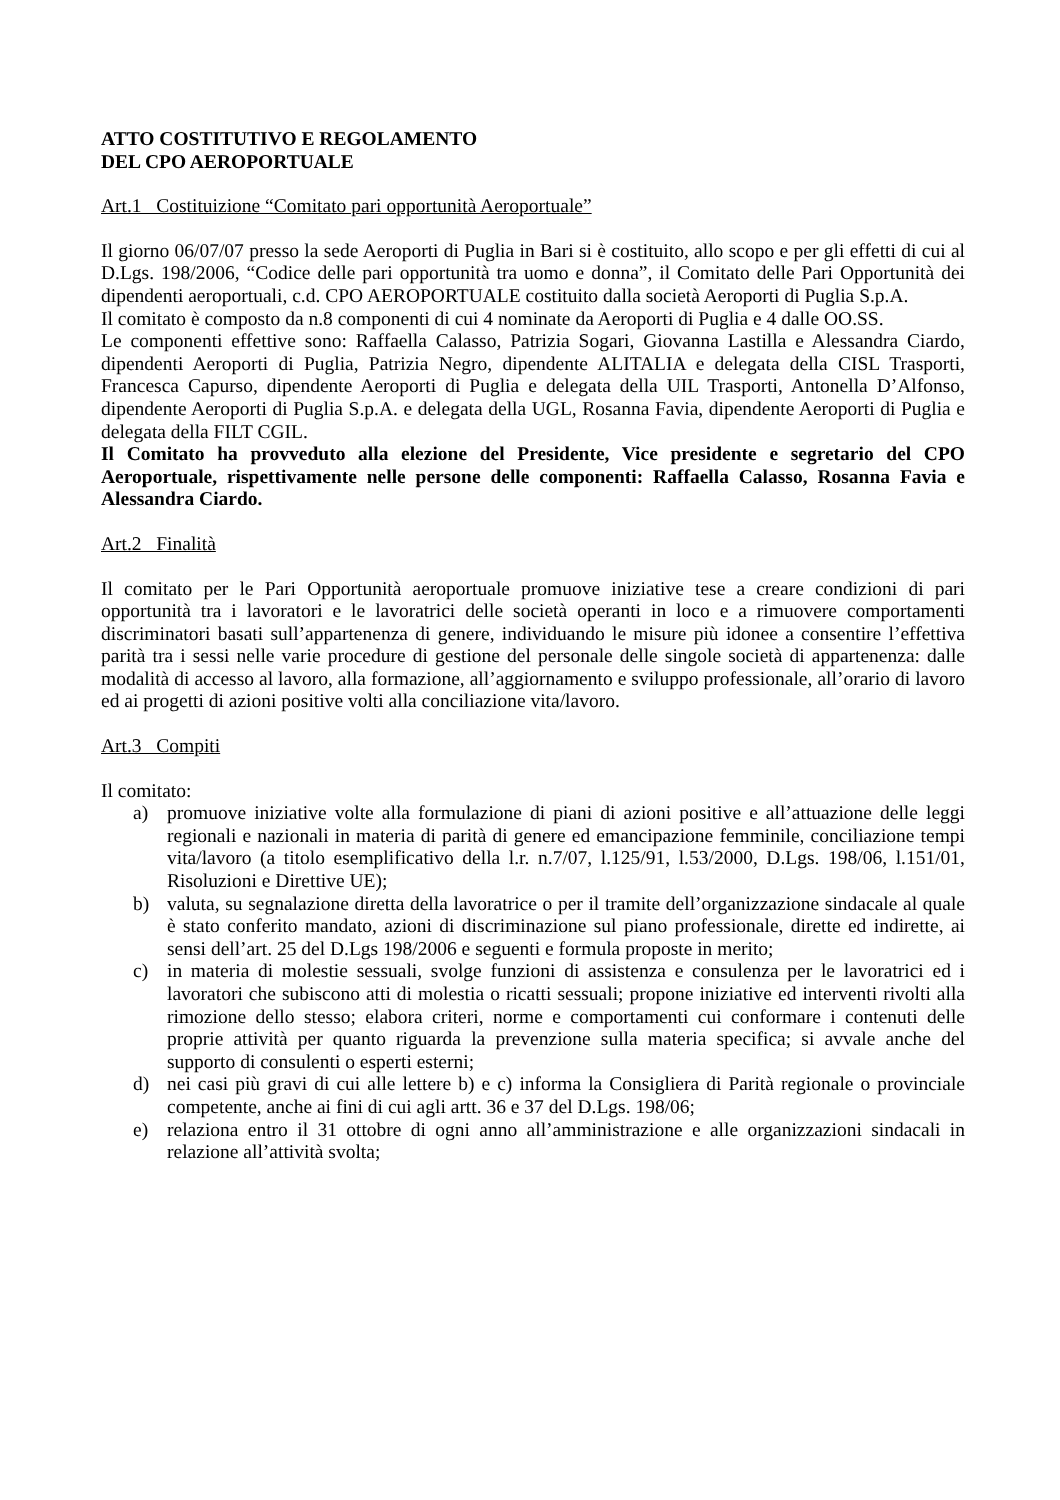ATTO COSTITUTIVO E REGOLAMENTO
DEL CPO AEROPORTUALE
Art.1 Costituizione “Comitato pari opportunità Aeroportuale”
Il giorno 06/07/07 presso la sede Aeroporti di Puglia in Bari si è costituito, allo scopo e per gli effetti di cui al D.Lgs. 198/2006, “Codice delle pari opportunità tra uomo e donna”, il Comitato delle Pari Opportunità dei dipendenti aeroportuali, c.d. CPO AEROPORTUALE costituito dalla società Aeroporti di Puglia S.p.A.
Il comitato è composto da n.8 componenti di cui 4 nominate da Aeroporti di Puglia e 4 dalle OO.SS.
Le componenti effettive sono: Raffaella Calasso, Patrizia Sogari, Giovanna Lastilla e Alessandra Ciardo, dipendenti Aeroporti di Puglia, Patrizia Negro, dipendente ALITALIA e delegata della CISL Trasporti, Francesca Capurso, dipendente Aeroporti di Puglia e delegata della UIL Trasporti, Antonella D’Alfonso, dipendente Aeroporti di Puglia S.p.A. e delegata della UGL, Rosanna Favia, dipendente Aeroporti di Puglia e delegata della FILT CGIL.
Il Comitato ha provveduto alla elezione del Presidente, Vice presidente e segretario del CPO Aeroportuale, rispettivamente nelle persone delle componenti: Raffaella Calasso, Rosanna Favia e Alessandra Ciardo.
Art.2 Finalità
Il comitato per le Pari Opportunità aeroportuale promuove iniziative tese a creare condizioni di pari opportunità tra i lavoratori e le lavoratrici delle società operanti in loco e a rimuovere comportamenti discriminatori basati sull’appartenenza di genere, individuando le misure più idonee a consentire l’effettiva parità tra i sessi nelle varie procedure di gestione del personale delle singole società di appartenenza: dalle modalità di accesso al lavoro, alla formazione, all’aggiornamento e sviluppo professionale, all’orario di lavoro ed ai progetti di azioni positive volti alla conciliazione vita/lavoro.
Art.3 Compiti
Il comitato:
a) promuove iniziative volte alla formulazione di piani di azioni positive e all’attuazione delle leggi regionali e nazionali in materia di parità di genere ed emancipazione femminile, conciliazione tempi vita/lavoro (a titolo esemplificativo della l.r. n.7/07, l.125/91, l.53/2000, D.Lgs. 198/06, l.151/01, Risoluzioni e Direttive UE);
b) valuta, su segnalazione diretta della lavoratrice o per il tramite dell’organizzazione sindacale al quale è stato conferito mandato, azioni di discriminazione sul piano professionale, dirette ed indirette, ai sensi dell’art. 25 del D.Lgs 198/2006 e seguenti e formula proposte in merito;
c) in materia di molestie sessuali, svolge funzioni di assistenza e consulenza per le lavoratrici ed i lavoratori che subiscono atti di molestia o ricatti sessuali; propone iniziative ed interventi rivolti alla rimozione dello stesso; elabora criteri, norme e comportamenti cui conformare i contenuti delle proprie attività per quanto riguarda la prevenzione sulla materia specifica; si avvale anche del supporto di consulenti o esperti esterni;
d) nei casi più gravi di cui alle lettere b) e c) informa la Consigliera di Parità regionale o provinciale competente, anche ai fini di cui agli artt. 36 e 37 del D.Lgs. 198/06;
e) relaziona entro il 31 ottobre di ogni anno all’amministrazione e alle organizzazioni sindacali in relazione all’attività svolta;